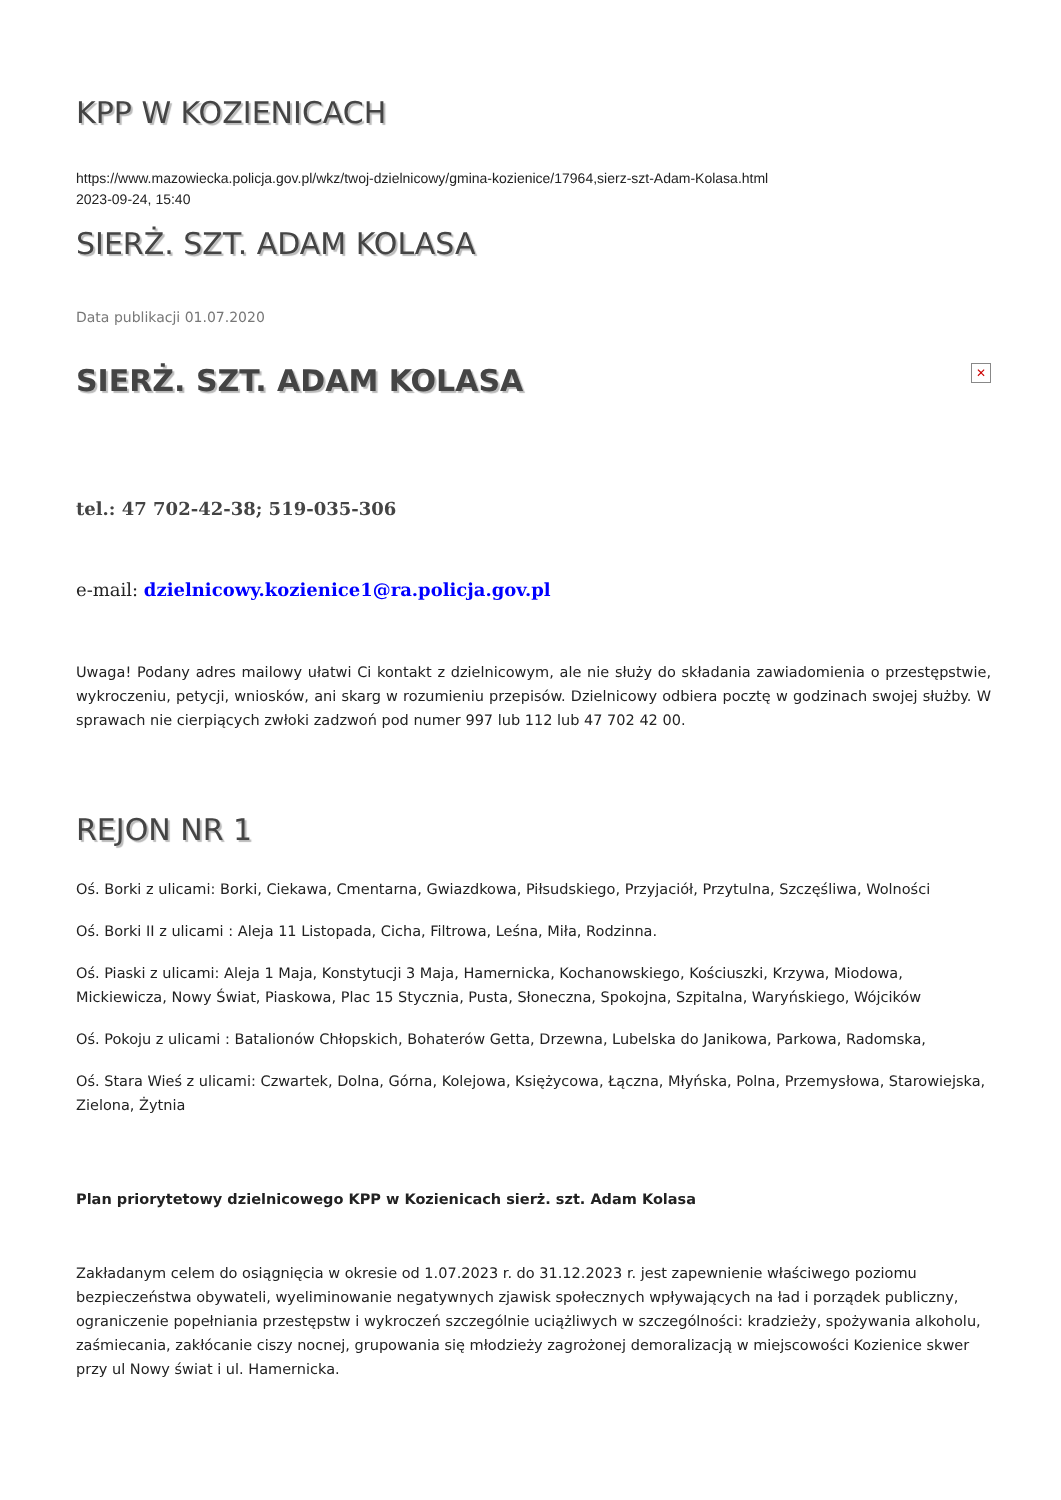KPP W KOZIENICACH
https://www.mazowiecka.policja.gov.pl/wkz/twoj-dzielnicowy/gmina-kozienice/17964,sierz-szt-Adam-Kolasa.html
2023-09-24, 15:40
SIERŻ. SZT. ADAM KOLASA
Data publikacji 01.07.2020
SIERŻ. SZT. ADAM KOLASA ✕
tel.: 47 702-42-38; 519-035-306
e-mail: dzielnicowy.kozienice1@ra.policja.gov.pl
Uwaga! Podany adres mailowy ułatwi Ci kontakt z dzielnicowym, ale nie służy do składania zawiadomienia o przestępstwie, wykroczeniu, petycji, wniosków, ani skarg w rozumieniu przepisów. Dzielnicowy odbiera pocztę w godzinach swojej służby. W sprawach nie cierpiących zwłoki zadzwoń pod numer 997 lub 112 lub 47 702 42 00.
REJON NR 1
Oś. Borki z ulicami: Borki, Ciekawa, Cmentarna, Gwiazdkowa, Piłsudskiego, Przyjaciół, Przytulna, Szczęśliwa, Wolności
Oś. Borki II z ulicami : Aleja 11 Listopada, Cicha, Filtrowa, Leśna, Miła, Rodzinna.
Oś. Piaski z ulicami: Aleja 1 Maja, Konstytucji 3 Maja, Hamernicka, Kochanowskiego, Kościuszki, Krzywa, Miodowa, Mickiewicza, Nowy Świat, Piaskowa, Plac 15 Stycznia, Pusta, Słoneczna, Spokojna, Szpitalna, Waryńskiego, Wójcików
Oś. Pokoju z ulicami : Batalionów Chłopskich, Bohaterów Getta, Drzewna, Lubelska do Janikowa, Parkowa, Radomska,
Oś. Stara Wieś z ulicami: Czwartek, Dolna, Górna, Kolejowa, Księżycowa, Łączna, Młyńska, Polna, Przemysłowa, Starowiejska, Zielona, Żytnia
Plan priorytetowy dzielnicowego KPP w Kozienicach sierż. szt. Adam Kolasa
Zakładanym celem do osiągnięcia w okresie od 1.07.2023 r. do 31.12.2023 r. jest zapewnienie właściwego poziomu bezpieczeństwa obywateli, wyeliminowanie negatywnych zjawisk społecznych wpływających na ład i porządek publiczny, ograniczenie popełniania przestępstw i wykroczeń szczególnie uciążliwych w szczególności: kradzieży, spożywania alkoholu, zaśmiecania, zakłócanie ciszy nocnej, grupowania się młodzieży zagrożonej demoralizacją w miejscowości Kozienice skwer przy ul Nowy świat i ul. Hamernicka.